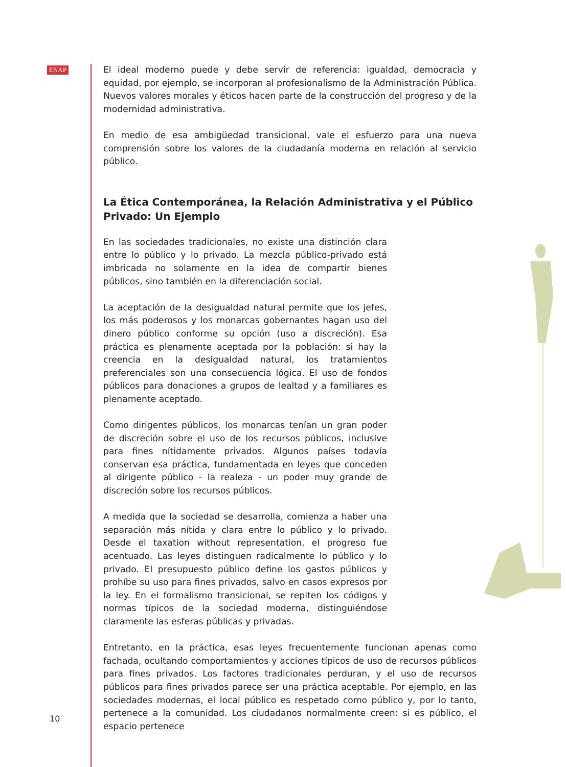ENAP
El ideal moderno puede y debe servir de referencia: igualdad, democracia y equidad, por ejemplo, se incorporan al profesionalismo de la Administración Pública. Nuevos valores morales y éticos hacen parte de la construcción del progreso y de la modernidad administrativa.
En medio de esa ambigüedad transicional, vale el esfuerzo para una nueva comprensión sobre los valores de la ciudadanía moderna en relación al servicio público.
La Ética Contemporánea, la Relación Administrativa y el Público Privado: Un Ejemplo
En las sociedades tradicionales, no existe una distinción clara entre lo público y lo privado. La mezcla público-privado está imbricada no solamente en la idea de compartir bienes públicos, sino también en la diferenciación social.
La aceptación de la desigualdad natural permite que los jefes, los más poderosos y los monarcas gobernantes hagan uso del dinero público conforme su opción (uso a discreción). Esa práctica es plenamente aceptada por la población: si hay la creencia en la desigualdad natural, los tratamientos preferenciales son una consecuencia lógica. El uso de fondos públicos para donaciones a grupos de lealtad y a familiares es plenamente aceptado.
Como dirigentes públicos, los monarcas tenían un gran poder de discreción sobre el uso de los recursos públicos, inclusive para fines nítidamente privados. Algunos países todavía conservan esa práctica, fundamentada en leyes que conceden al dirigente público - la realeza - un poder muy grande de discreción sobre los recursos públicos.
A medida que la sociedad se desarrolla, comienza a haber una separación más nítida y clara entre lo público y lo privado. Desde el taxation without representation, el progreso fue acentuado. Las leyes distinguen radicalmente lo público y lo privado. El presupuesto público define los gastos públicos y prohíbe su uso para fines privados, salvo en casos expresos por la ley. En el formalismo transicional, se repiten los códigos y normas típicos de la sociedad moderna, distinguiéndose claramente las esferas públicas y privadas.
Entretanto, en la práctica, esas leyes frecuentemente funcionan apenas como fachada, ocultando comportamientos y acciones típicos de uso de recursos públicos para fines privados. Los factores tradicionales perduran, y el uso de recursos públicos para fines privados parece ser una práctica aceptable. Por ejemplo, en las sociedades modernas, el local público es respetado como público y, por lo tanto, pertenece a la comunidad. Los ciudadanos normalmente creen: si es público, el espacio pertenece
10